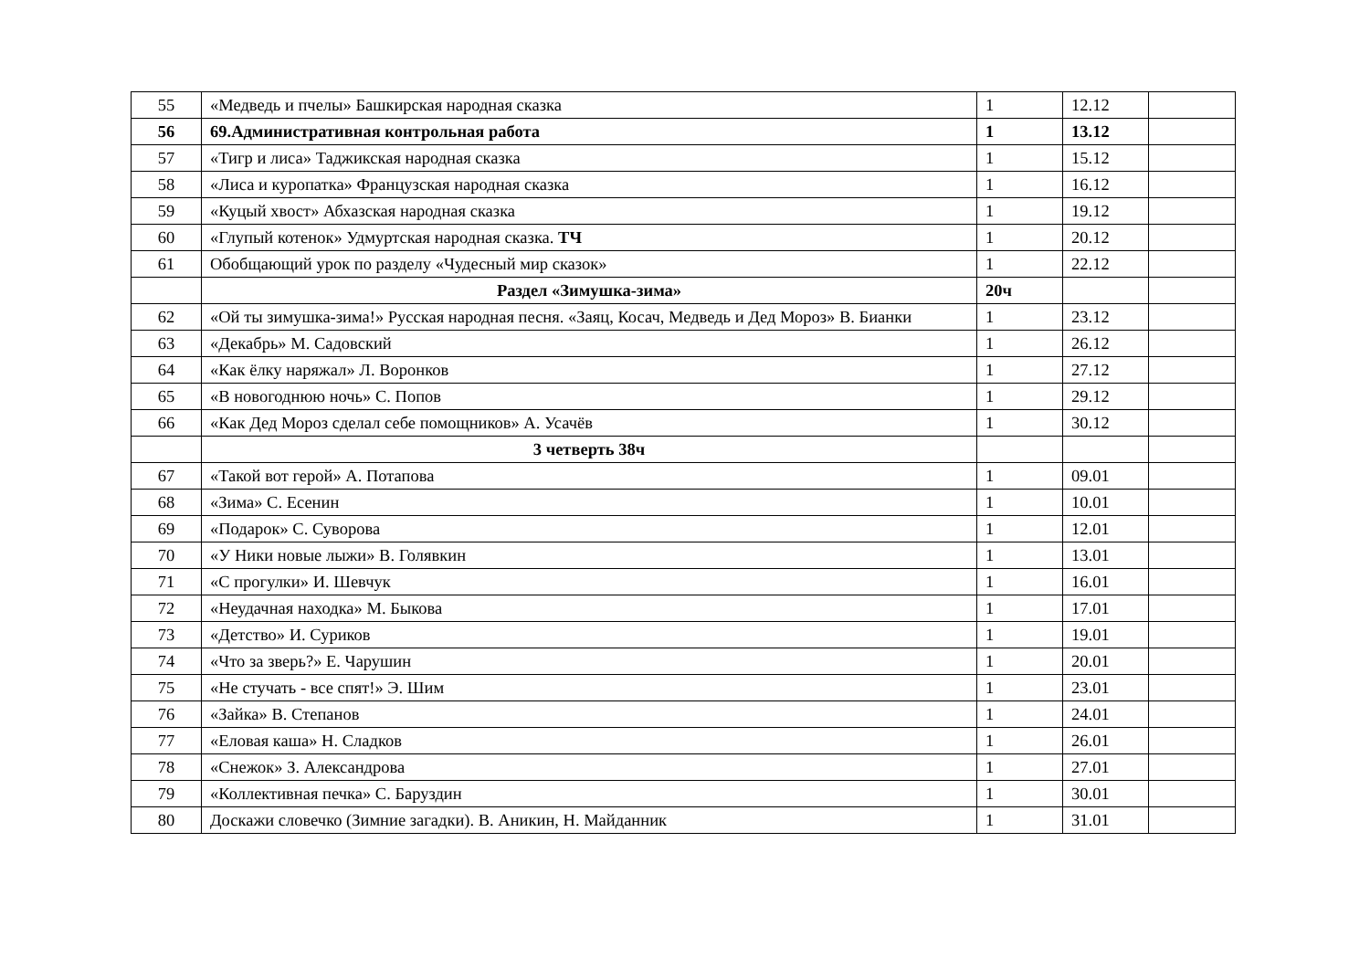| 55 | «Медведь и пчелы» Башкирская народная сказка | 1 | 12.12 | |
| 56 | 69.Административная контрольная работа | 1 | 13.12 | |
| 57 | «Тигр и лиса» Таджикская народная сказка | 1 | 15.12 | |
| 58 | «Лиса и куропатка» Французская народная сказка | 1 | 16.12 | |
| 59 | «Куцый хвост» Абхазская народная сказка | 1 | 19.12 | |
| 60 | «Глупый котенок» Удмуртская народная сказка. ТЧ | 1 | 20.12 | |
| 61 | Обобщающий урок по разделу «Чудесный мир сказок» | 1 | 22.12 | |
| | Раздел «Зимушка-зима» | 20ч | | |
| 62 | «Ой ты зимушка-зима!» Русская народная песня. «Заяц, Косач, Медведь и Дед Мороз» В. Бианки | 1 | 23.12 | |
| 63 | «Декабрь» М. Садовский | 1 | 26.12 | |
| 64 | «Как ёлку наряжал» Л. Воронков | 1 | 27.12 | |
| 65 | «В новогоднюю ночь» С. Попов | 1 | 29.12 | |
| 66 | «Как Дед Мороз сделал себе помощников» А. Усачёв | 1 | 30.12 | |
| | 3 четверть 38ч | | | |
| 67 | «Такой вот герой» А. Потапова | 1 | 09.01 | |
| 68 | «Зима» С. Есенин | 1 | 10.01 | |
| 69 | «Подарок» С. Суворова | 1 | 12.01 | |
| 70 | «У Ники новые лыжи» В. Голявкин | 1 | 13.01 | |
| 71 | «С прогулки» И. Шевчук | 1 | 16.01 | |
| 72 | «Неудачная находка» М. Быкова | 1 | 17.01 | |
| 73 | «Детство» И. Суриков | 1 | 19.01 | |
| 74 | «Что за зверь?» Е. Чарушин | 1 | 20.01 | |
| 75 | «Не стучать - все спят!» Э. Шим | 1 | 23.01 | |
| 76 | «Зайка» В. Степанов | 1 | 24.01 | |
| 77 | «Еловая каша» Н. Сладков | 1 | 26.01 | |
| 78 | «Снежок» З. Александрова | 1 | 27.01 | |
| 79 | «Коллективная печка» С. Баруздин | 1 | 30.01 | |
| 80 | Доскажи словечко (Зимние загадки). В. Аникин, Н. Майданник | 1 | 31.01 | |